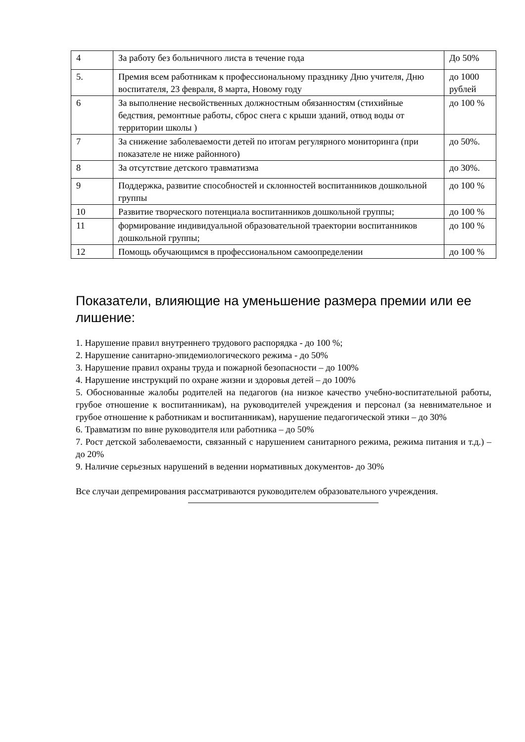| 4 | За работу без больничного листа в течение года | До 50% |
| 5. | Премия всем работникам к профессиональному празднику Дню учителя, Дню воспитателя, 23 февраля, 8 марта, Новому году | до 1000 рублей |
| 6 | За выполнение несвойственных должностным обязанностям (стихийные бедствия, ремонтные работы, сброс снега с крыши зданий, отвод воды от территории школы ) | до 100 % |
| 7 | За снижение заболеваемости детей по итогам регулярного мониторинга (при показателе не ниже районного) | до 50%. |
| 8 | За отсутствие детского травматизма | до 30%. |
| 9 | Поддержка, развитие способностей и склонностей воспитанников дошкольной группы | до 100 % |
| 10 | Развитие творческого потенциала воспитанников дошкольной группы; | до 100 % |
| 11 | формирование индивидуальной образовательной траектории воспитанников дошкольной группы; | до 100 % |
| 12 | Помощь обучающимся в профессиональном самоопределении | до 100 % |
Показатели, влияющие на уменьшение размера премии или ее лишение:
1. Нарушение правил внутреннего трудового распорядка - до 100 %;
2. Нарушение санитарно-эпидемиологического режима - до 50%
3. Нарушение правил охраны труда и пожарной безопасности – до 100%
4. Нарушение инструкций по охране жизни и здоровья детей – до 100%
5. Обоснованные жалобы родителей на педагогов (на низкое качество учебно-воспитательной работы, грубое отношение к воспитанникам), на руководителей учреждения и персонал (за невнимательное и грубое отношение к работникам и воспитанникам), нарушение педагогической этики – до 30%
6. Травматизм по вине руководителя или работника – до 50%
7. Рост детской заболеваемости, связанный с нарушением санитарного режима, режима питания и т.д.) – до 20%
9. Наличие серьезных нарушений в ведении нормативных документов- до 30%
Все случаи депремирования рассматриваются руководителем образовательного учреждения.